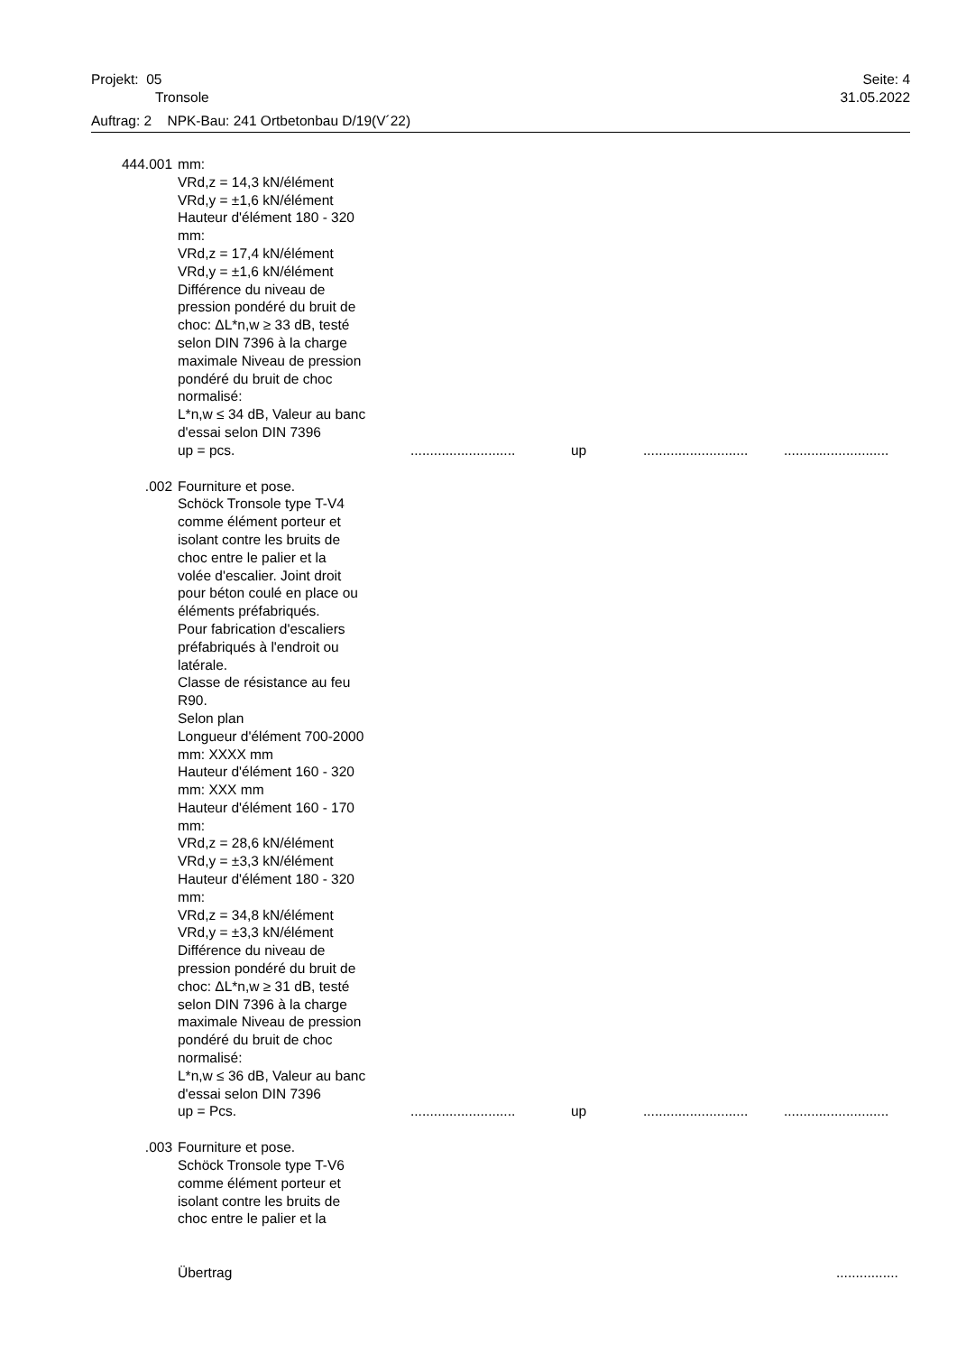Projekt: 05 Seite: 4
Tronsole 31.05.2022
Auftrag: 2 NPK-Bau: 241 Ortbetonbau D/19(V´22)
444.001 mm:
VRd,z = 14,3 kN/élément
VRd,y = ±1,6 kN/élément
Hauteur d'élément 180 - 320
mm:
VRd,z = 17,4 kN/élément
VRd,y = ±1,6 kN/élément
Différence du niveau de
pression pondéré du bruit de
choc: ΔL*n,w ≥ 33 dB, testé
selon DIN 7396 à la charge
maximale Niveau de pression
pondéré du bruit de choc
normalisé:
L*n,w ≤ 34 dB, Valeur au banc
d'essai selon DIN 7396
up = pcs............................ up......................................................
.002 Fourniture et pose.
Schöck Tronsole type T-V4
comme élément porteur et
isolant contre les bruits de
choc entre le palier et la
volée d'escalier. Joint droit
pour béton coulé en place ou
éléments préfabriqués.
Pour fabrication d'escaliers
préfabriqués à l'endroit ou
latérale.
Classe de résistance au feu
R90.
Selon plan
Longueur d'élément 700-2000
mm: XXXX mm
Hauteur d'élément 160 - 320
mm: XXX mm
Hauteur d'élément 160 - 170
mm:
VRd,z = 28,6 kN/élément
VRd,y = ±3,3 kN/élément
Hauteur d'élément 180 - 320
mm:
VRd,z = 34,8 kN/élément
VRd,y = ±3,3 kN/élément
Différence du niveau de
pression pondéré du bruit de
choc: ΔL*n,w ≥ 31 dB, testé
selon DIN 7396 à la charge
maximale Niveau de pression
pondéré du bruit de choc
normalisé:
L*n,w ≤ 36 dB, Valeur au banc
d'essai selon DIN 7396
up = Pcs............................ up......................................................
.003 Fourniture et pose.
Schöck Tronsole type T-V6
comme élément porteur et
isolant contre les bruits de
choc entre le palier et la
Übertrag................